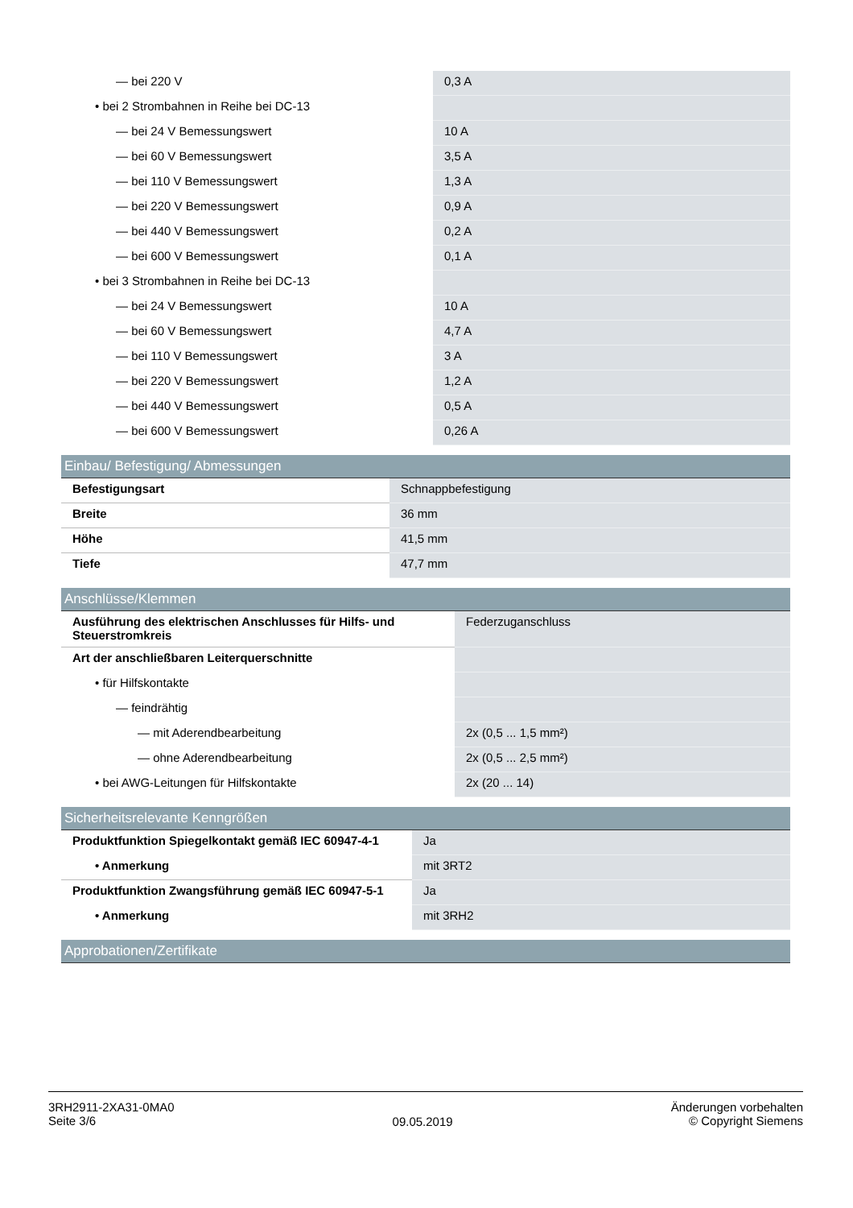| — bei 220 V | 0,3 A |
| • bei 2 Strombahnen in Reihe bei DC-13 | |
| — bei 24 V Bemessungswert | 10 A |
| — bei 60 V Bemessungswert | 3,5 A |
| — bei 110 V Bemessungswert | 1,3 A |
| — bei 220 V Bemessungswert | 0,9 A |
| — bei 440 V Bemessungswert | 0,2 A |
| — bei 600 V Bemessungswert | 0,1 A |
| • bei 3 Strombahnen in Reihe bei DC-13 | |
| — bei 24 V Bemessungswert | 10 A |
| — bei 60 V Bemessungswert | 4,7 A |
| — bei 110 V Bemessungswert | 3 A |
| — bei 220 V Bemessungswert | 1,2 A |
| — bei 440 V Bemessungswert | 0,5 A |
| — bei 600 V Bemessungswert | 0,26 A |
Einbau/ Befestigung/ Abmessungen
| Befestigungsart | Schnappbefestigung |
| Breite | 36 mm |
| Höhe | 41,5 mm |
| Tiefe | 47,7 mm |
Anschlüsse/Klemmen
| Ausführung des elektrischen Anschlusses für Hilfs- und Steuerstromkreis | Federzuganschluss |
| Art der anschließbaren Leiterquerschnitte | |
| • für Hilfskontakte | |
| — feindrähtig | |
| — mit Aderendbearbeitung | 2x (0,5 ... 1,5 mm²) |
| — ohne Aderendbearbeitung | 2x (0,5 ... 2,5 mm²) |
| • bei AWG-Leitungen für Hilfskontakte | 2x (20 ... 14) |
Sicherheitsrelevante Kenngrößen
| Produktfunktion Spiegelkontakt gemäß IEC 60947-4-1 | Ja |
| • Anmerkung | mit 3RT2 |
| Produktfunktion Zwangsführung gemäß IEC 60947-5-1 | Ja |
| • Anmerkung | mit 3RH2 |
Approbationen/Zertifikate
3RH2911-2XA31-0MA0
Seite 3/6
09.05.2019
Änderungen vorbehalten
© Copyright Siemens